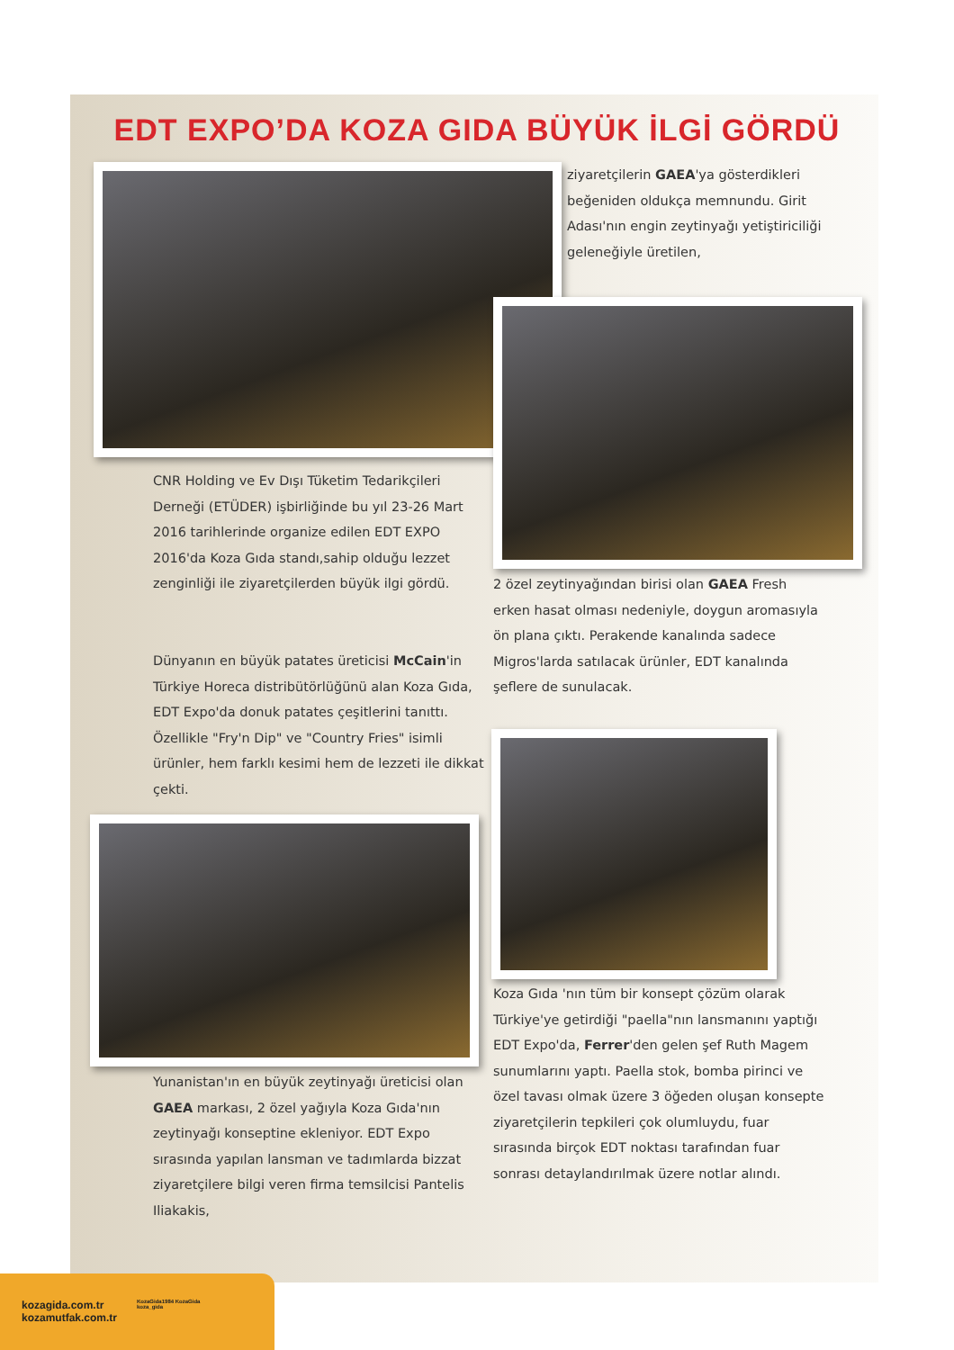EDT EXPO’DA KOZA GIDA BÜYÜK İLGİ GÖRDÜ
ziyaretçilerin GAEA'ya gösterdikleri beğeniden oldukça memnundu. Girit Adası'nın engin zeytinyağı yetiştiriciliği geleneğiyle üretilen,
CNR Holding ve Ev Dışı Tüketim Tedarikçileri Derneği (ETÜDER) işbirliğinde bu yıl 23-26 Mart 2016 tarihlerinde organize edilen EDT EXPO 2016'da Koza Gıda standı,sahip olduğu lezzet zenginliği ile ziyaretçilerden büyük ilgi gördü.
2 özel zeytinyağından birisi olan GAEA Fresh erken hasat olması nedeniyle, doygun aromasıyla ön plana çıktı. Perakende kanalında sadece Migros'larda satılacak ürünler, EDT kanalında şeflere de sunulacak.
Dünyanın en büyük patates üreticisi McCain'in Türkiye Horeca distribütörlüğünü alan Koza Gıda, EDT Expo'da donuk patates çeşitlerini tanıttı. Özellikle "Fry'n Dip" ve "Country Fries" isimli ürünler, hem farklı kesimi hem de lezzeti ile dikkat çekti.
Koza Gıda 'nın tüm bir konsept çözüm olarak Türkiye'ye getirdiği "paella"nın lansmanını yaptığı EDT Expo'da, Ferrer'den gelen şef Ruth Magem sunumlarını yaptı. Paella stok, bomba pirinci ve özel tavası olmak üzere 3 öğeden oluşan konsepte ziyaretçilerin tepkileri çok olumluydu, fuar sırasında birçok EDT noktası tarafından fuar sonrası detaylandırılmak üzere notlar alındı.
Yunanistan'ın en büyük zeytinyağı üreticisi olan GAEA markası, 2 özel yağıyla Koza Gıda'nın zeytinyağı konseptine ekleniyor. EDT Expo sırasında yapılan lansman ve tadımlarda bizzat ziyaretçilere bilgi veren firma temsilcisi Pantelis Iliakakis,
kozagida.com.tr
kozamutfak.com.tr
KozaGida1984 KozaGida
koza_gida